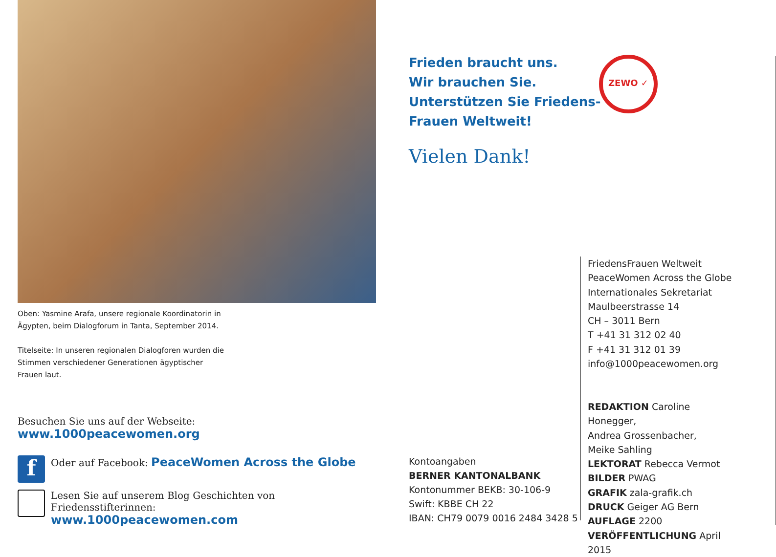Oben: Yasmine Arafa, unsere regionale Koordinatorin in Ägypten, beim Dialogforum in Tanta, September 2014.
Titelseite: In unseren regionalen Dialogforen wurden die Stimmen verschiedener Generationen ägyptischer Frauen laut.
Besuchen Sie uns auf der Webseite: www.1000peacewomen.org
f
Oder auf Facebook: PeaceWomen Across the Globe
Lesen Sie auf unserem Blog Geschichten von Friedensstifterinnen:
www.1000peacewomen.com
Frieden braucht uns.
Wir brauchen Sie.
Unterstützen Sie Friedens-
Frauen Weltweit!
Vielen Dank!
ZEWO ✓
Kontoangaben
BERNER KANTONALBANK
Kontonummer BEKB: 30-106-9
Swift: KBBE CH 22
IBAN: CH79 0079 0016 2484 3428 5
FriedensFrauen Weltweit
PeaceWomen Across the Globe
Internationales Sekretariat
Maulbeerstrasse 14
CH – 3011 Bern
T +41 31 312 02 40
F +41 31 312 01 39
info@1000peacewomen.org
REDAKTION Caroline Honegger,
Andrea Grossenbacher,
Meike Sahling
LEKTORAT Rebecca Vermot
BILDER PWAG
GRAFIK zala-grafik.ch
DRUCK Geiger AG Bern
AUFLAGE 2200
VERÖFFENTLICHUNG April 2015